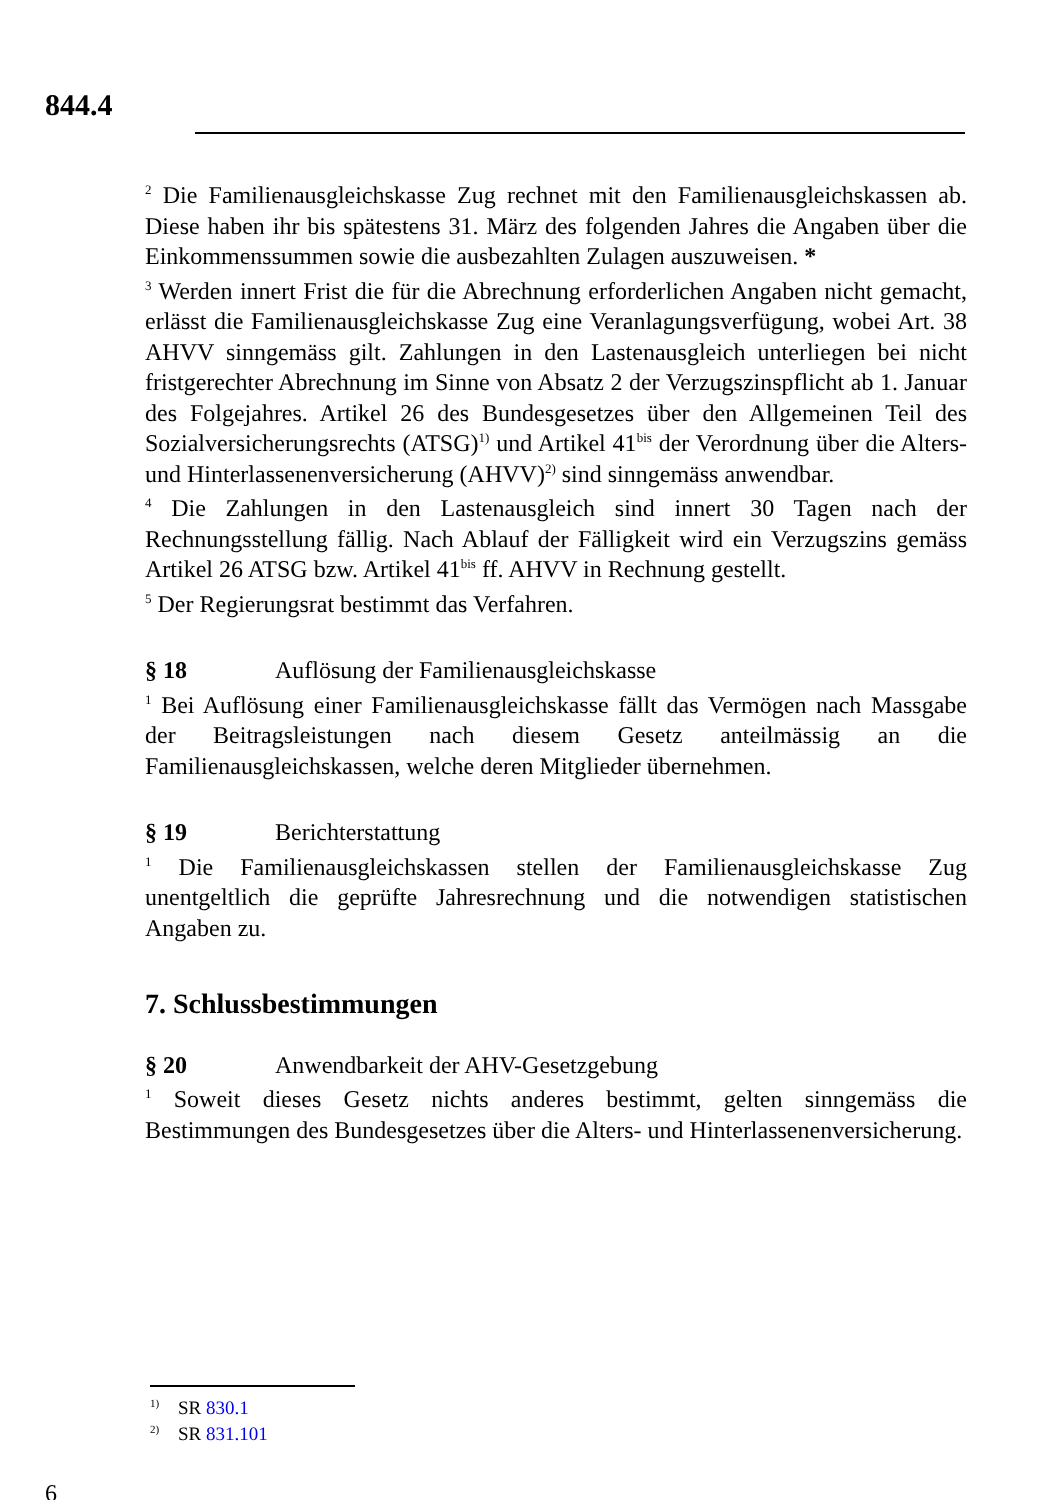844.4
<sup>2</sup> Die Familienausgleichskasse Zug rechnet mit den Familienausgleichskassen ab. Diese haben ihr bis spätestens 31. März des folgenden Jahres die Angaben über die Einkommenssummen sowie die ausbezahlten Zulagen auszuweisen. *
<sup>3</sup> Werden innert Frist die für die Abrechnung erforderlichen Angaben nicht gemacht, erlässt die Familienausgleichskasse Zug eine Veranlagungsverfügung, wobei Art. 38 AHVV sinngemäss gilt. Zahlungen in den Lastenausgleich unterliegen bei nicht fristgerechter Abrechnung im Sinne von Absatz 2 der Verzugszinspflicht ab 1. Januar des Folgejahres. Artikel 26 des Bundesgesetzes über den Allgemeinen Teil des Sozialversicherungsrechts (ATSG)<sup>1)</sup> und Artikel 41<sup>bis</sup> der Verordnung über die Alters- und Hinterlassenenversicherung (AHVV)<sup>2)</sup> sind sinngemäss anwendbar.
<sup>4</sup> Die Zahlungen in den Lastenausgleich sind innert 30 Tagen nach der Rechnungsstellung fällig. Nach Ablauf der Fälligkeit wird ein Verzugszins gemäss Artikel 26 ATSG bzw. Artikel 41<sup>bis</sup> ff. AHVV in Rechnung gestellt.
<sup>5</sup> Der Regierungsrat bestimmt das Verfahren.
§ 18 Auflösung der Familienausgleichskasse
<sup>1</sup> Bei Auflösung einer Familienausgleichskasse fällt das Vermögen nach Massgabe der Beitragsleistungen nach diesem Gesetz anteilmässig an die Familienausgleichskassen, welche deren Mitglieder übernehmen.
§ 19 Berichterstattung
<sup>1</sup> Die Familienausgleichskassen stellen der Familienausgleichskasse Zug unentgeltlich die geprüfte Jahresrechnung und die notwendigen statistischen Angaben zu.
7. Schlussbestimmungen
§ 20 Anwendbarkeit der AHV-Gesetzgebung
<sup>1</sup> Soweit dieses Gesetz nichts anderes bestimmt, gelten sinngemäss die Bestimmungen des Bundesgesetzes über die Alters- und Hinterlassenenversicherung.
<sup>1)</sup> SR 830.1
<sup>2)</sup> SR 831.101
6